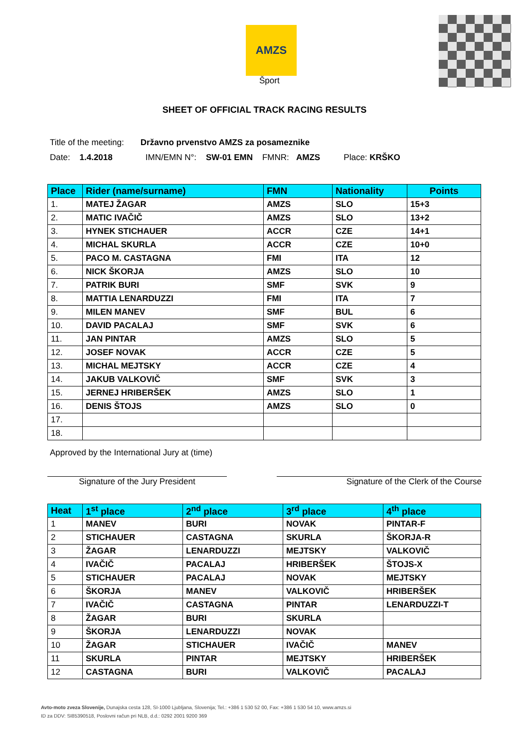AMZS
Šport
SHEET OF OFFICIAL TRACK RACING RESULTS
Title of the meeting: Državno prvenstvo AMZS za posameznike
Date: 1.4.2018 IMN/EMN N°: SW-01 EMN FMNR: AMZS Place: KRŠKO
| Place | Rider (name/surname) | FMN | Nationality | Points |
| --- | --- | --- | --- | --- |
| 1. | MATEJ ŽAGAR | AMZS | SLO | 15+3 |
| 2. | MATIC IVAČIČ | AMZS | SLO | 13+2 |
| 3. | HYNEK STICHAUER | ACCR | CZE | 14+1 |
| 4. | MICHAL SKURLA | ACCR | CZE | 10+0 |
| 5. | PACO M. CASTAGNA | FMI | ITA | 12 |
| 6. | NICK ŠKORJA | AMZS | SLO | 10 |
| 7. | PATRIK BURI | SMF | SVK | 9 |
| 8. | MATTIA LENARDUZZI | FMI | ITA | 7 |
| 9. | MILEN MANEV | SMF | BUL | 6 |
| 10. | DAVID PACALAJ | SMF | SVK | 6 |
| 11. | JAN PINTAR | AMZS | SLO | 5 |
| 12. | JOSEF NOVAK | ACCR | CZE | 5 |
| 13. | MICHAL MEJTSKY | ACCR | CZE | 4 |
| 14. | JAKUB VALKOVIČ | SMF | SVK | 3 |
| 15. | JERNEJ HRIBERŠEK | AMZS | SLO | 1 |
| 16. | DENIS ŠTOJS | AMZS | SLO | 0 |
| 17. | | | | |
| 18. | | | | |
Approved by the International Jury at (time)
Signature of the Jury President Signature of the Clerk of the Course
| Heat | 1<sup>st</sup> place | 2<sup>nd</sup> place | 3<sup>rd</sup> place | 4<sup>th</sup> place |
| --- | --- | --- | --- | --- |
| 1 | MANEV | BURI | NOVAK | PINTAR-F |
| 2 | STICHAUER | CASTAGNA | SKURLA | ŠKORJA-R |
| 3 | ŽAGAR | LENARDUZZI | MEJTSKY | VALKOVIČ |
| 4 | IVAČIČ | PACALAJ | HRIBERŠEK | ŠTOJS-X |
| 5 | STICHAUER | PACALAJ | NOVAK | MEJTSKY |
| 6 | ŠKORJA | MANEV | VALKOVIČ | HRIBERŠEK |
| 7 | IVAČIČ | CASTAGNA | PINTAR | LENARDUZZI-T |
| 8 | ŽAGAR | BURI | SKURLA | |
| 9 | ŠKORJA | LENARDUZZI | NOVAK | |
| 10 | ŽAGAR | STICHAUER | IVAČIČ | MANEV |
| 11 | SKURLA | PINTAR | MEJTSKY | HRIBERŠEK |
| 12 | CASTAGNA | BURI | VALKOVIČ | PACALAJ |
Avto-moto zveza Slovenije, Dunajska cesta 128, SI-1000 Ljubljana, Slovenija; Tel.: +386 1 530 52 00, Fax: +386 1 530 54 10, www.amzs.si
ID za DDV: SI85390518, Poslovni račun pri NLB, d.d.: 0292 2001 9200 369